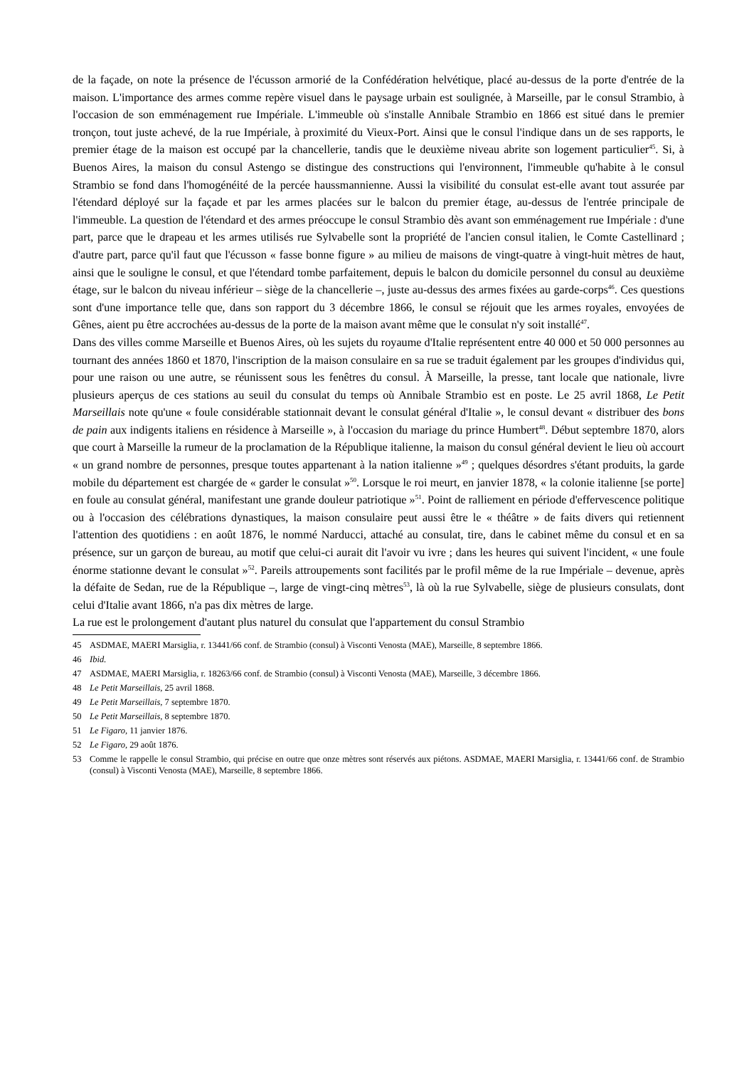de la façade, on note la présence de l'écusson armorié de la Confédération helvétique, placé au-dessus de la porte d'entrée de la maison. L'importance des armes comme repère visuel dans le paysage urbain est soulignée, à Marseille, par le consul Strambio, à l'occasion de son emménagement rue Impériale. L'immeuble où s'installe Annibale Strambio en 1866 est situé dans le premier tronçon, tout juste achevé, de la rue Impériale, à proximité du Vieux-Port. Ainsi que le consul l'indique dans un de ses rapports, le premier étage de la maison est occupé par la chancellerie, tandis que le deuxième niveau abrite son logement particulier<sup>45</sup>. Si, à Buenos Aires, la maison du consul Astengo se distingue des constructions qui l'environnent, l'immeuble qu'habite à le consul Strambio se fond dans l'homogénéité de la percée haussmannienne. Aussi la visibilité du consulat est-elle avant tout assurée par l'étendard déployé sur la façade et par les armes placées sur le balcon du premier étage, au-dessus de l'entrée principale de l'immeuble. La question de l'étendard et des armes préoccupe le consul Strambio dès avant son emménagement rue Impériale : d'une part, parce que le drapeau et les armes utilisés rue Sylvabelle sont la propriété de l'ancien consul italien, le Comte Castellinard ; d'autre part, parce qu'il faut que l'écusson « fasse bonne figure » au milieu de maisons de vingt-quatre à vingt-huit mètres de haut, ainsi que le souligne le consul, et que l'étendard tombe parfaitement, depuis le balcon du domicile personnel du consul au deuxième étage, sur le balcon du niveau inférieur – siège de la chancellerie –, juste au-dessus des armes fixées au garde-corps<sup>46</sup>. Ces questions sont d'une importance telle que, dans son rapport du 3 décembre 1866, le consul se réjouit que les armes royales, envoyées de Gênes, aient pu être accrochées au-dessus de la porte de la maison avant même que le consulat n'y soit installé<sup>47</sup>.
Dans des villes comme Marseille et Buenos Aires, où les sujets du royaume d'Italie représentent entre 40 000 et 50 000 personnes au tournant des années 1860 et 1870, l'inscription de la maison consulaire en sa rue se traduit également par les groupes d'individus qui, pour une raison ou une autre, se réunissent sous les fenêtres du consul. À Marseille, la presse, tant locale que nationale, livre plusieurs aperçus de ces stations au seuil du consulat du temps où Annibale Strambio est en poste. Le 25 avril 1868, Le Petit Marseillais note qu'une « foule considérable stationnait devant le consulat général d'Italie », le consul devant « distribuer des bons de pain aux indigents italiens en résidence à Marseille », à l'occasion du mariage du prince Humbert<sup>48</sup>. Début septembre 1870, alors que court à Marseille la rumeur de la proclamation de la République italienne, la maison du consul général devient le lieu où accourt « un grand nombre de personnes, presque toutes appartenant à la nation italienne »<sup>49</sup> ; quelques désordres s'étant produits, la garde mobile du département est chargée de « garder le consulat »<sup>50</sup>. Lorsque le roi meurt, en janvier 1878, « la colonie italienne [se porte] en foule au consulat général, manifestant une grande douleur patriotique »<sup>51</sup>. Point de ralliement en période d'effervescence politique ou à l'occasion des célébrations dynastiques, la maison consulaire peut aussi être le « théâtre » de faits divers qui retiennent l'attention des quotidiens : en août 1876, le nommé Narducci, attaché au consulat, tire, dans le cabinet même du consul et en sa présence, sur un garçon de bureau, au motif que celui-ci aurait dit l'avoir vu ivre ; dans les heures qui suivent l'incident, « une foule énorme stationne devant le consulat »<sup>52</sup>. Pareils attroupements sont facilités par le profil même de la rue Impériale – devenue, après la défaite de Sedan, rue de la République –, large de vingt-cinq mètres<sup>53</sup>, là où la rue Sylvabelle, siège de plusieurs consulats, dont celui d'Italie avant 1866, n'a pas dix mètres de large.
La rue est le prolongement d'autant plus naturel du consulat que l'appartement du consul Strambio
45 ASDMAE, MAERI Marsiglia, r. 13441/66 conf. de Strambio (consul) à Visconti Venosta (MAE), Marseille, 8 septembre 1866.
46 Ibid.
47 ASDMAE, MAERI Marsiglia, r. 18263/66 conf. de Strambio (consul) à Visconti Venosta (MAE), Marseille, 3 décembre 1866.
48 Le Petit Marseillais, 25 avril 1868.
49 Le Petit Marseillais, 7 septembre 1870.
50 Le Petit Marseillais, 8 septembre 1870.
51 Le Figaro, 11 janvier 1876.
52 Le Figaro, 29 août 1876.
53 Comme le rappelle le consul Strambio, qui précise en outre que onze mètres sont réservés aux piétons. ASDMAE, MAERI Marsiglia, r. 13441/66 conf. de Strambio (consul) à Visconti Venosta (MAE), Marseille, 8 septembre 1866.